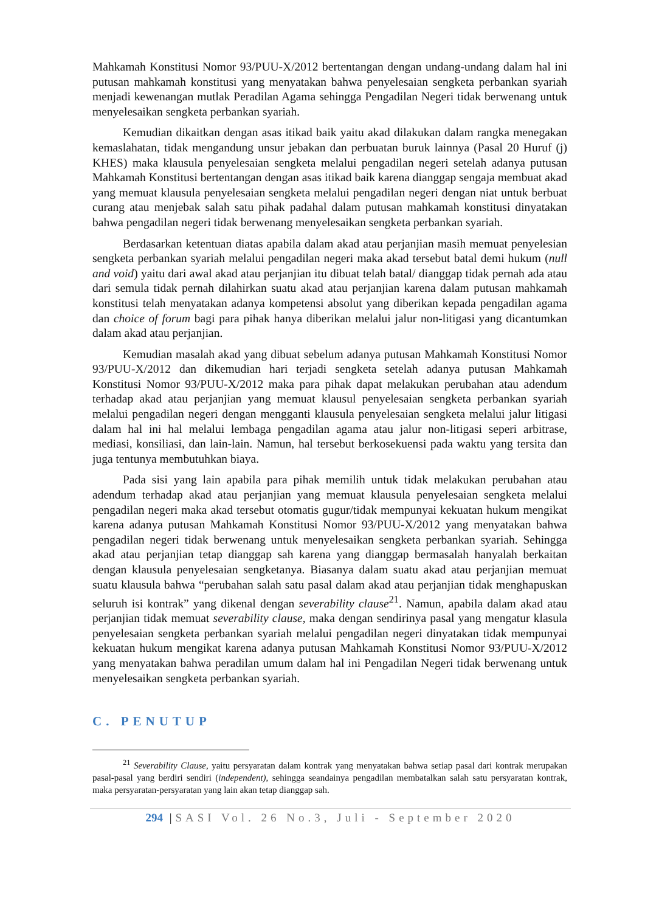Mahkamah Konstitusi Nomor 93/PUU-X/2012 bertentangan dengan undang-undang dalam hal ini putusan mahkamah konstitusi yang menyatakan bahwa penyelesaian sengketa perbankan syariah menjadi kewenangan mutlak Peradilan Agama sehingga Pengadilan Negeri tidak berwenang untuk menyelesaikan sengketa perbankan syariah.
Kemudian dikaitkan dengan asas itikad baik yaitu akad dilakukan dalam rangka menegakan kemaslahatan, tidak mengandung unsur jebakan dan perbuatan buruk lainnya (Pasal 20 Huruf (j) KHES) maka klausula penyelesaian sengketa melalui pengadilan negeri setelah adanya putusan Mahkamah Konstitusi bertentangan dengan asas itikad baik karena dianggap sengaja membuat akad yang memuat klausula penyelesaian sengketa melalui pengadilan negeri dengan niat untuk berbuat curang atau menjebak salah satu pihak padahal dalam putusan mahkamah konstitusi dinyatakan bahwa pengadilan negeri tidak berwenang menyelesaikan sengketa perbankan syariah.
Berdasarkan ketentuan diatas apabila dalam akad atau perjanjian masih memuat penyelesian sengketa perbankan syariah melalui pengadilan negeri maka akad tersebut batal demi hukum (null and void) yaitu dari awal akad atau perjanjian itu dibuat telah batal/ dianggap tidak pernah ada atau dari semula tidak pernah dilahirkan suatu akad atau perjanjian karena dalam putusan mahkamah konstitusi telah menyatakan adanya kompetensi absolut yang diberikan kepada pengadilan agama dan choice of forum bagi para pihak hanya diberikan melalui jalur non-litigasi yang dicantumkan dalam akad atau perjanjian.
Kemudian masalah akad yang dibuat sebelum adanya putusan Mahkamah Konstitusi Nomor 93/PUU-X/2012 dan dikemudian hari terjadi sengketa setelah adanya putusan Mahkamah Konstitusi Nomor 93/PUU-X/2012 maka para pihak dapat melakukan perubahan atau adendum terhadap akad atau perjanjian yang memuat klausul penyelesaian sengketa perbankan syariah melalui pengadilan negeri dengan mengganti klausula penyelesaian sengketa melalui jalur litigasi dalam hal ini hal melalui lembaga pengadilan agama atau jalur non-litigasi seperi arbitrase, mediasi, konsiliasi, dan lain-lain. Namun, hal tersebut berkosekuensi pada waktu yang tersita dan juga tentunya membutuhkan biaya.
Pada sisi yang lain apabila para pihak memilih untuk tidak melakukan perubahan atau adendum terhadap akad atau perjanjian yang memuat klausula penyelesaian sengketa melalui pengadilan negeri maka akad tersebut otomatis gugur/tidak mempunyai kekuatan hukum mengikat karena adanya putusan Mahkamah Konstitusi Nomor 93/PUU-X/2012 yang menyatakan bahwa pengadilan negeri tidak berwenang untuk menyelesaikan sengketa perbankan syariah. Sehingga akad atau perjanjian tetap dianggap sah karena yang dianggap bermasalah hanyalah berkaitan dengan klausula penyelesaian sengketanya. Biasanya dalam suatu akad atau perjanjian memuat suatu klausula bahwa “perubahan salah satu pasal dalam akad atau perjanjian tidak menghapuskan seluruh isi kontrak” yang dikenal dengan severability clause<sup>21</sup>. Namun, apabila dalam akad atau perjanjian tidak memuat severability clause, maka dengan sendirinya pasal yang mengatur klasula penyelesaian sengketa perbankan syariah melalui pengadilan negeri dinyatakan tidak mempunyai kekuatan hukum mengikat karena adanya putusan Mahkamah Konstitusi Nomor 93/PUU-X/2012 yang menyatakan bahwa peradilan umum dalam hal ini Pengadilan Negeri tidak berwenang untuk menyelesaikan sengketa perbankan syariah.
C. PENUTUP
<sup>21</sup> Severability Clause, yaitu persyaratan dalam kontrak yang menyatakan bahwa setiap pasal dari kontrak merupakan pasal-pasal yang berdiri sendiri (independent), sehingga seandainya pengadilan membatalkan salah satu persyaratan kontrak, maka persyaratan-persyaratan yang lain akan tetap dianggap sah.
294 |SASI Vol. 26 No.3, Juli - September 2020